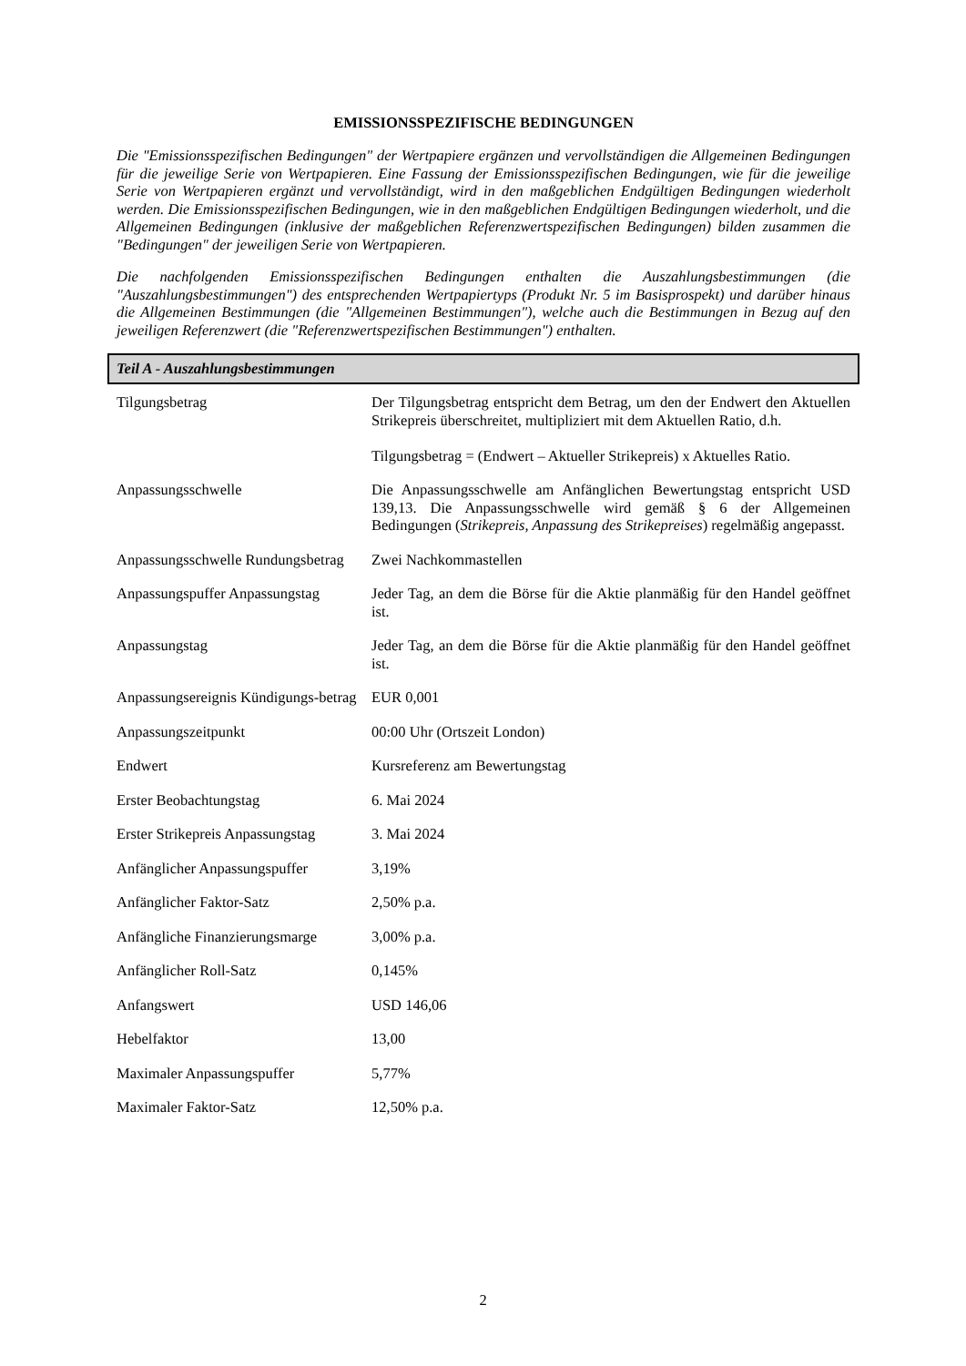EMISSIONSSPEZIFISCHE BEDINGUNGEN
Die "Emissionsspezifischen Bedingungen" der Wertpapiere ergänzen und vervollständigen die Allgemeinen Bedingungen für die jeweilige Serie von Wertpapieren. Eine Fassung der Emissionsspezifischen Bedingungen, wie für die jeweilige Serie von Wertpapieren ergänzt und vervollständigt, wird in den maßgeblichen Endgültigen Bedingungen wiederholt werden. Die Emissionsspezifischen Bedingungen, wie in den maßgeblichen Endgültigen Bedingungen wiederholt, und die Allgemeinen Bedingungen (inklusive der maßgeblichen Referenzwertspezifischen Bedingungen) bilden zusammen die "Bedingungen" der jeweiligen Serie von Wertpapieren.
Die nachfolgenden Emissionsspezifischen Bedingungen enthalten die Auszahlungsbestimmungen (die "Auszahlungsbestimmungen") des entsprechenden Wertpapiertyps (Produkt Nr. 5 im Basisprospekt) und darüber hinaus die Allgemeinen Bestimmungen (die "Allgemeinen Bestimmungen"), welche auch die Bestimmungen in Bezug auf den jeweiligen Referenzwert (die "Referenzwertspezifischen Bestimmungen") enthalten.
Teil A - Auszahlungsbestimmungen
| Tilgungsbetrag | Der Tilgungsbetrag entspricht dem Betrag, um den der Endwert den Aktuellen Strikepreis überschreitet, multipliziert mit dem Aktuellen Ratio, d.h. Tilgungsbetrag = (Endwert – Aktueller Strikepreis) x Aktuelles Ratio. |
| Anpassungsschwelle | Die Anpassungsschwelle am Anfänglichen Bewertungstag entspricht USD 139,13. Die Anpassungsschwelle wird gemäß § 6 der Allgemeinen Bedingungen ( Strikepreis, Anpassung des Strikepreises ) regelmäßig angepasst. |
| Anpassungsschwelle Rundungsbetrag | Zwei Nachkommastellen |
| Anpassungspuffer Anpassungstag | Jeder Tag, an dem die Börse für die Aktie planmäßig für den Handel geöffnet ist. |
| Anpassungstag | Jeder Tag, an dem die Börse für die Aktie planmäßig für den Handel geöffnet ist. |
| Anpassungsereignis Kündigungs-betrag | EUR 0,001 |
| Anpassungszeitpunkt | 00:00 Uhr (Ortszeit London) |
| Endwert | Kursreferenz am Bewertungstag |
| Erster Beobachtungstag | 6. Mai 2024 |
| Erster Strikepreis Anpassungstag | 3. Mai 2024 |
| Anfänglicher Anpassungspuffer | 3,19% |
| Anfänglicher Faktor-Satz | 2,50% p.a. |
| Anfängliche Finanzierungsmarge | 3,00% p.a. |
| Anfänglicher Roll-Satz | 0,145% |
| Anfangswert | USD 146,06 |
| Hebelfaktor | 13,00 |
| Maximaler Anpassungspuffer | 5,77% |
| Maximaler Faktor-Satz | 12,50% p.a. |
2